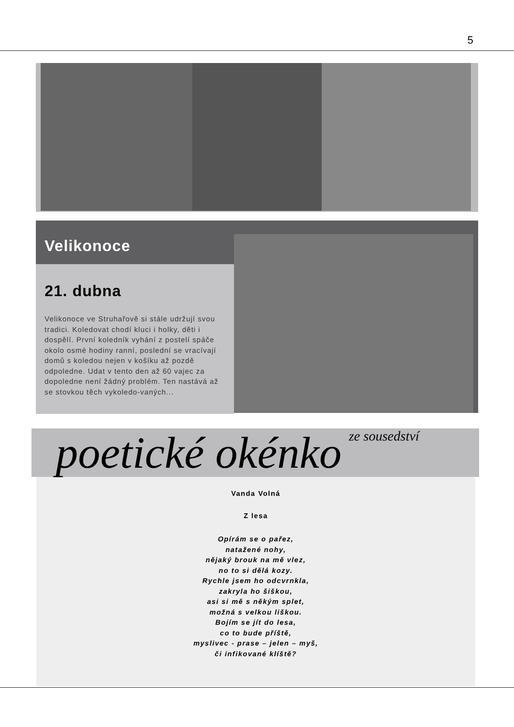5
Velikonoce
21. dubna
Velikonoce ve Struhařově si stále udržují svou tradici. Koledovat chodí kluci i holky, děti i dospělí. První koledník vyhání z postelí spáče okolo osmé hodiny ranní, poslední se vracívají domů s koledou nejen v košíku až pozdě odpoledne. Udat v tento den až 60 vajec za dopoledne není žádný problém. Ten nastává až se stovkou těch vykoledo-vaných...
poetické okénko ze sousedství
Vanda Volná
Z lesa
Opírám se o pařez,
natažené nohy,
nějaký brouk na mě vlez,
no to si dělá kozy.
Rychle jsem ho odcvrnkla,
zakryla ho šiškou,
asi si mě s někým splet,
možná s velkou liškou.
Bojím se jít do lesa,
co to bude příště,
myslivec - prase – jelen – myš,
či infikované klíště?